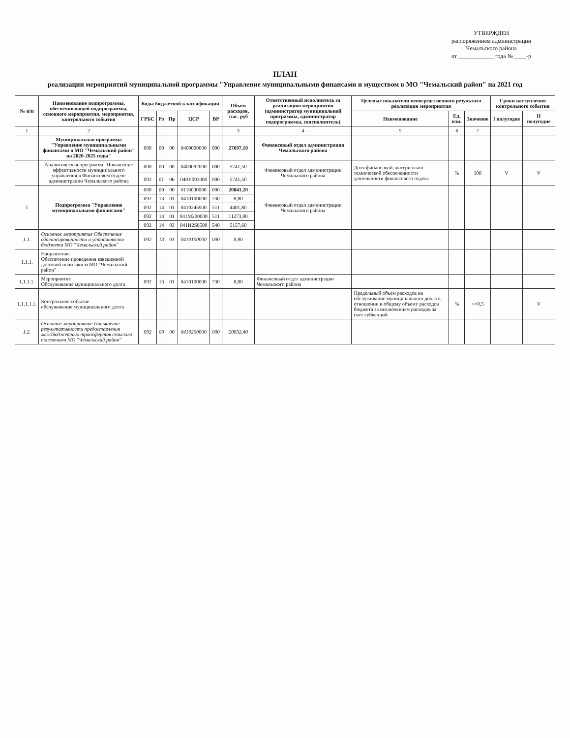УТВЕРЖДЕН
распоряжением администрации
Чемальского района
от ____________ года № ____-р
ПЛАН
реализации мероприятий муниципальной программы "Управление муниципальными финансами и муществом в МО "Чемальский район" на 2021 год
| № п/п | Наименование подпрограммы, обеспечивающей подпрограммы, основного мероприятия, мероприятия, контрольного события | Коды бюджетной классификации | | | | | Объем расходов, тыс. руб | Ответственный исполнитель за реализацию мероприятия (администратор муниципальной программы, администратор подпрограммы, соисполнитель) | Целевые показатели непосредственного результата реализации мероприятия | | | Сроки наступления контрольного события | |
| --- | --- | --- | --- | --- | --- | --- | --- | --- | --- | --- | --- | --- | --- |
| | | ГРБС | Рз | Пр | ЦСР | ВР | | | Наименование | Ед. изм. | Значение | I полугодие | II полугодие |
| 1 | 2 | | | | | | 3 | 4 | 5 | 6 | 7 | | |
| | Муниципальная программа "Управление муниципальными финансами в МО "Чемальский район" на 2020-2025 годы" | 000 | 00 | 00 | 0400000000 | 000 | 27697,10 | Финансовый отдел администрации Чемальского района | | | | | |
| | Аналитическая программа "Повышение эффективности муниципального управления в Финансовом отделе администрации Чемальского района | 000 | 00 | 00 | 0400092000 | 000 | 5741,50 | Финансовый отдел администрации Чемальского района | Доля финансовой, материально-технической обеспеченности деятельности финансового отдела | % | 100 | V | V |
| | | 092 | 01 | 06 | 040У092000 | 000 | 5741,50 | | | | | | |
| 1 | Подпрограмма "Управление муниципальными финансами" | 000 | 00 | 00 | 0110000000 | 000 | 20841,20 | Финансовый отдел администрации Чемальского района | | | | | |
| | | 092 | 13 | 01 | 0410100000 | 730 | 8,80 | | | | | | |
| | | 092 | 14 | 01 | 0410245900 | 511 | 4401,80 | | | | | | |
| | | 092 | 14 | 01 | 041М200000 | 511 | 11273,00 | | | | | | |
| | | 092 | 14 | 03 | 041И2S8500 | 540 | 5157,60 | | | | | | |
| 1.1. | Основное мероприятие Обеспечение сбалансированности и устойчивости бюджета МО "Чемальский район" | 092 | 13 | 01 | 0410100000 | 000 | 8,80 | | | | | | |
| 1.1.1. | Направление Обеспечение проведения взвешенной долговой политики м МО "Чемальский район" | | | | | | | | | | | | |
| 1.1.1.1. | Мероприятие Обслуживание муниципального долга | 092 | 13 | 01 | 0410100000 | 730 | 8,80 | Финансовый отдел администрации Чемальского района | | | | | |
| 1.1.1.1.1. | Контрольное событие обслуживание муниципального долга | | | | | | | | Предельный объем расходов на обслуживание муниципального долга в отношении к общему объему расходов бюджета за исключением расходов за счет субвенций | % | <=0,5 | | V |
| 1.2. | Основное мероприятие Повышение результативности предоставления межбюджетных трансфертов сельским поселениям МО "Чемальский район" | 092 | 00 | 00 | 0410200000 | 000 | 20832,40 | | | | | | |